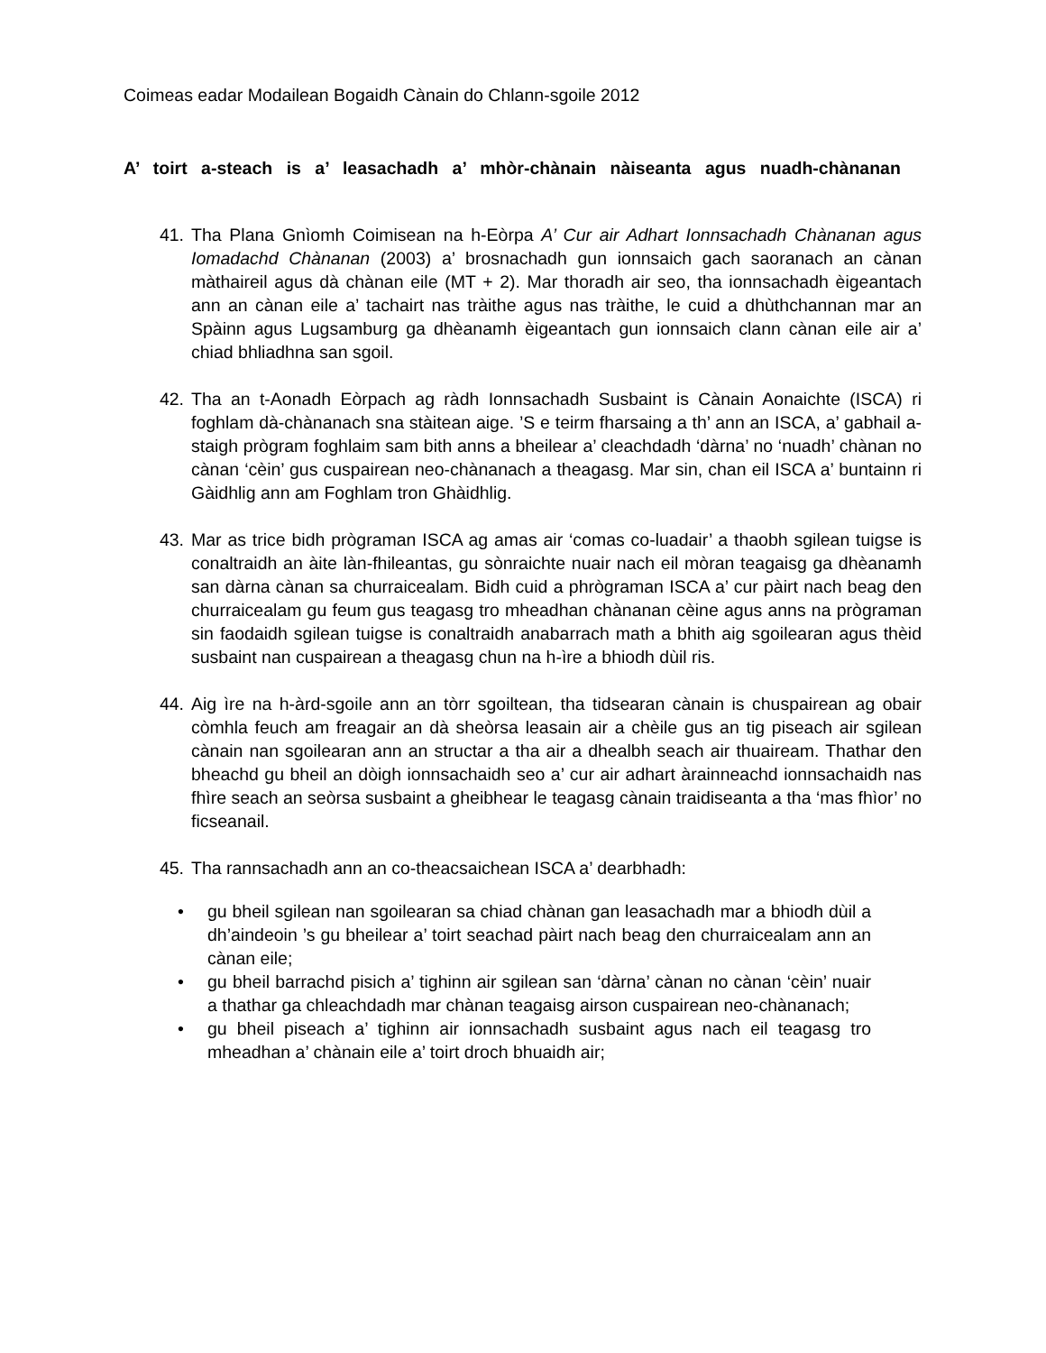Coimeas eadar Modailean Bogaidh Cànain do Chlann-sgoile 2012
A’ toirt a-steach is a’ leasachadh a’ mhòr-chànain nàiseanta agus nuadh-chànanan
41. Tha Plana Gnìomh Coimisean na h-Eòrpa A’ Cur air Adhart Ionnsachadh Chànanan agus Iomadachd Chànanan (2003) a’ brosnachadh gun ionnsaich gach saoranach an cànan màthaireil agus dà chànan eile (MT + 2). Mar thoradh air seo, tha ionnsachadh èigeantach ann an cànan eile a’ tachairt nas tràithe agus nas tràithe, le cuid a dhùthchannan mar an Spàinn agus Lugsamburg ga dhèanamh èigeantach gun ionnsaich clann cànan eile air a’ chiad bhliadhna san sgoil.
42. Tha an t-Aonadh Eòrpach ag ràdh Ionnsachadh Susbaint is Cànain Aonaichte (ISCA) ri foghlam dà-chànanach sna stàitean aige. ’S e teirm fharsaing a th’ ann an ISCA, a’ gabhail a-staigh prògram foghlaim sam bith anns a bheilear a’ cleachdadh ‘dàrna’ no ‘nuadh’ chànan no cànan ‘cèin’ gus cuspairean neo-chànanach a theagasg. Mar sin, chan eil ISCA a’ buntainn ri Gàidhlig ann am Foghlam tron Ghàidhlig.
43. Mar as trice bidh prògraman ISCA ag amas air ‘comas co-luadair’ a thaobh sgilean tuigse is conaltraidh an àite làn-fhileantas, gu sònraichte nuair nach eil mòran teagaisg ga dhèanamh san dàrna cànan sa churraicealam. Bidh cuid a phrògraman ISCA a’ cur pàirt nach beag den churraicealam gu feum gus teagasg tro mheadhan chànanan cèine agus anns na prògraman sin faodaidh sgilean tuigse is conaltraidh anabarrach math a bhith aig sgoilearan agus thèid susbaint nan cuspairean a theagasg chun na h-ìre a bhiodh dùil ris.
44. Aig ìre na h-àrd-sgoile ann an tòrr sgoiltean, tha tidsearan cànain is chuspairean ag obair còmhla feuch am freagair an dà sheòrsa leasain air a chèile gus an tig piseach air sgilean cànain nan sgoilearan ann an structar a tha air a dhealbh seach air thuaiream. Thathar den bheachd gu bheil an dòigh ionnsachaidh seo a’ cur air adhart àrainneachd ionnsachaidh nas fhìre seach an seòrsa susbaint a gheibhear le teagasg cànain traidiseanta a tha ‘mas fhìor’ no ficseanail.
45. Tha rannsachadh ann an co-theacsaichean ISCA a’ dearbhadh:
• gu bheil sgilean nan sgoilearan sa chiad chànan gan leasachadh mar a bhiodh dùil a dh’aindeoin ’s gu bheilear a’ toirt seachad pàirt nach beag den churraicealam ann an cànan eile;
• gu bheil barrachd pisich a’ tighinn air sgilean san ‘dàrna’ cànan no cànan ‘cèin’ nuair a thathar ga chleachdadh mar chànan teagaisg airson cuspairean neo-chànanach;
• gu bheil piseach a’ tighinn air ionnsachadh susbaint agus nach eil teagasg tro mheadhan a’ chànain eile a’ toirt droch bhuaidh air;